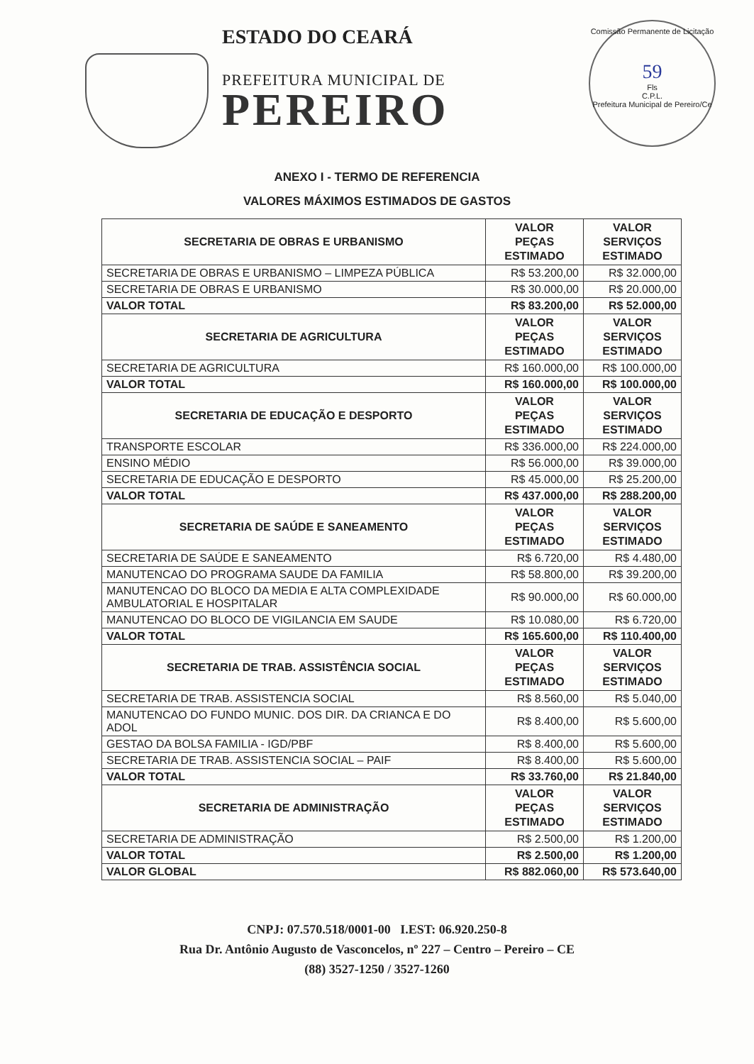ESTADO DO CEARÁ
PREFEITURA MUNICIPAL DE
PEREIRO
Comissão Permanente de Licitação
59
Fls
C.P.L.
Prefeitura Municipal de Pereiro/Ce
ANEXO I - TERMO DE REFERENCIA
VALORES MÁXIMOS ESTIMADOS DE GASTOS
| SECRETARIA DE OBRAS E URBANISMO | VALOR PEÇAS ESTIMADO | VALOR SERVIÇOS ESTIMADO |
| --- | --- | --- |
| SECRETARIA DE OBRAS E URBANISMO – LIMPEZA PÚBLICA | R$ 53.200,00 | R$ 32.000,00 |
| SECRETARIA DE OBRAS E URBANISMO | R$ 30.000,00 | R$ 20.000,00 |
| VALOR TOTAL | R$ 83.200,00 | R$ 52.000,00 |
| SECRETARIA DE AGRICULTURA | VALOR PEÇAS ESTIMADO | VALOR SERVIÇOS ESTIMADO |
| SECRETARIA DE AGRICULTURA | R$ 160.000,00 | R$ 100.000,00 |
| VALOR TOTAL | R$ 160.000,00 | R$ 100.000,00 |
| SECRETARIA DE EDUCAÇÃO E DESPORTO | VALOR PEÇAS ESTIMADO | VALOR SERVIÇOS ESTIMADO |
| TRANSPORTE ESCOLAR | R$ 336.000,00 | R$ 224.000,00 |
| ENSINO MÉDIO | R$ 56.000,00 | R$ 39.000,00 |
| SECRETARIA DE EDUCAÇÃO E DESPORTO | R$ 45.000,00 | R$ 25.200,00 |
| VALOR TOTAL | R$ 437.000,00 | R$ 288.200,00 |
| SECRETARIA DE SAÚDE E SANEAMENTO | VALOR PEÇAS ESTIMADO | VALOR SERVIÇOS ESTIMADO |
| SECRETARIA DE SAÚDE E SANEAMENTO | R$ 6.720,00 | R$ 4.480,00 |
| MANUTENCAO DO PROGRAMA SAUDE DA FAMILIA | R$ 58.800,00 | R$ 39.200,00 |
| MANUTENCAO DO BLOCO DA MEDIA E ALTA COMPLEXIDADE AMBULATORIAL E HOSPITALAR | R$ 90.000,00 | R$ 60.000,00 |
| MANUTENCAO DO BLOCO DE VIGILANCIA EM SAUDE | R$ 10.080,00 | R$ 6.720,00 |
| VALOR TOTAL | R$ 165.600,00 | R$ 110.400,00 |
| SECRETARIA DE TRAB. ASSISTÊNCIA SOCIAL | VALOR PEÇAS ESTIMADO | VALOR SERVIÇOS ESTIMADO |
| SECRETARIA DE TRAB. ASSISTENCIA SOCIAL | R$ 8.560,00 | R$ 5.040,00 |
| MANUTENCAO DO FUNDO MUNIC. DOS DIR. DA CRIANCA E DO ADOL | R$ 8.400,00 | R$ 5.600,00 |
| GESTAO DA BOLSA FAMILIA - IGD/PBF | R$ 8.400,00 | R$ 5.600,00 |
| SECRETARIA DE TRAB. ASSISTENCIA SOCIAL – PAIF | R$ 8.400,00 | R$ 5.600,00 |
| VALOR TOTAL | R$ 33.760,00 | R$ 21.840,00 |
| SECRETARIA DE ADMINISTRAÇÃO | VALOR PEÇAS ESTIMADO | VALOR SERVIÇOS ESTIMADO |
| SECRETARIA DE ADMINISTRAÇÃO | R$ 2.500,00 | R$ 1.200,00 |
| VALOR TOTAL | R$ 2.500,00 | R$ 1.200,00 |
| VALOR GLOBAL | R$ 882.060,00 | R$ 573.640,00 |
CNPJ: 07.570.518/0001-00 I.EST: 06.920.250-8
Rua Dr. Antônio Augusto de Vasconcelos, nº 227 – Centro – Pereiro – CE
(88) 3527-1250 / 3527-1260